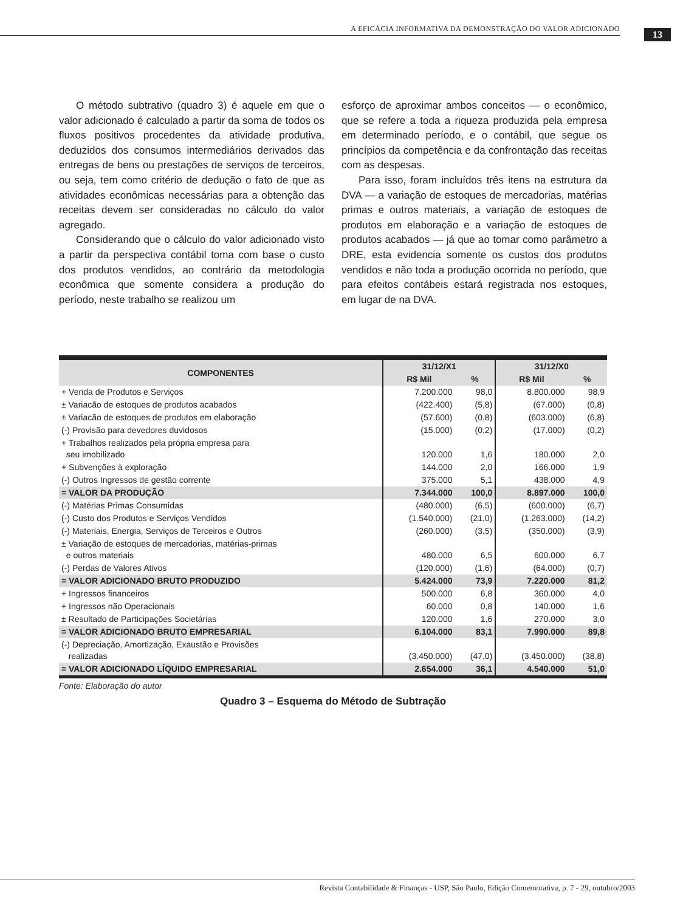A EFICÁCIA INFORMATIVA DA DEMONSTRAÇÃO DO VALOR ADICIONADO 13
O método subtrativo (quadro 3) é aquele em que o valor adicionado é calculado a partir da soma de todos os fluxos positivos procedentes da atividade produtiva, deduzidos dos consumos intermediários derivados das entregas de bens ou prestações de serviços de terceiros, ou seja, tem como critério de dedução o fato de que as atividades econômicas necessárias para a obtenção das receitas devem ser consideradas no cálculo do valor agregado.
Considerando que o cálculo do valor adicionado visto a partir da perspectiva contábil toma com base o custo dos produtos vendidos, ao contrário da metodologia econômica que somente considera a produção do período, neste trabalho se realizou um
esforço de aproximar ambos conceitos — o econômico, que se refere a toda a riqueza produzida pela empresa em determinado período, e o contábil, que segue os princípios da competência e da confrontação das receitas com as despesas.
Para isso, foram incluídos três itens na estrutura da DVA — a variação de estoques de mercadorias, matérias primas e outros materiais, a variação de estoques de produtos em elaboração e a variação de estoques de produtos acabados — já que ao tomar como parâmetro a DRE, esta evidencia somente os custos dos produtos vendidos e não toda a produção ocorrida no período, que para efeitos contábeis estará registrada nos estoques, em lugar de na DVA.
| COMPONENTES | 31/12/X1 | | 31/12/X0 | |
| --- | --- | --- | --- | --- |
| | R$ Mil | % | R$ Mil | % |
| + Venda de Produtos e Serviços | 7.200.000 | 98,0 | 8.800.000 | 98,9 |
| ± Variacão de estoques de produtos acabados | (422.400) | (5,8) | (67.000) | (0,8) |
| ± Variacão de estoques de produtos em elaboração | (57.600) | (0,8) | (603.000) | (6,8) |
| (-) Provisão para devedores duvidosos | (15.000) | (0,2) | (17.000) | (0,2) |
| + Trabalhos realizados pela própria empresa para seu imobilizado | 120.000 | 1,6 | 180.000 | 2,0 |
| + Subvenções à exploração | 144.000 | 2,0 | 166.000 | 1,9 |
| (-) Outros Ingressos de gestão corrente | 375.000 | 5,1 | 438.000 | 4,9 |
| = VALOR DA PRODUÇÃO | 7.344.000 | 100,0 | 8.897.000 | 100,0 |
| (-) Matérias Primas Consumidas | (480.000) | (6,5) | (600.000) | (6,7) |
| (-) Custo dos Produtos e Serviços Vendidos | (1.540.000) | (21,0) | (1.263.000) | (14,2) |
| (-) Materiais, Energia, Serviços de Terceiros e Outros | (260.000) | (3,5) | (350.000) | (3,9) |
| ± Variação de estoques de mercadorias, matérias-primas e outros materiais | 480.000 | 6,5 | 600.000 | 6,7 |
| (-) Perdas de Valores Ativos | (120.000) | (1,6) | (64.000) | (0,7) |
| = VALOR ADICIONADO BRUTO PRODUZIDO | 5.424.000 | 73,9 | 7.220.000 | 81,2 |
| + Ingressos financeiros | 500.000 | 6,8 | 360.000 | 4,0 |
| + Ingressos não Operacionais | 60.000 | 0,8 | 140.000 | 1,6 |
| ± Resultado de Participações Societárias | 120.000 | 1,6 | 270.000 | 3,0 |
| = VALOR ADICIONADO BRUTO EMPRESARIAL | 6.104.000 | 83,1 | 7.990.000 | 89,8 |
| (-) Depreciação, Amortização, Exaustão e Provisões realizadas | (3.450.000) | (47,0) | (3.450.000) | (38,8) |
| = VALOR ADICIONADO LÍQUIDO EMPRESARIAL | 2.654.000 | 36,1 | 4.540.000 | 51,0 |
Fonte: Elaboração do autor
Quadro 3 – Esquema do Método de Subtração
Revista Contabilidade & Finanças - USP, São Paulo, Edição Comemorativa, p. 7 - 29, outubro/2003